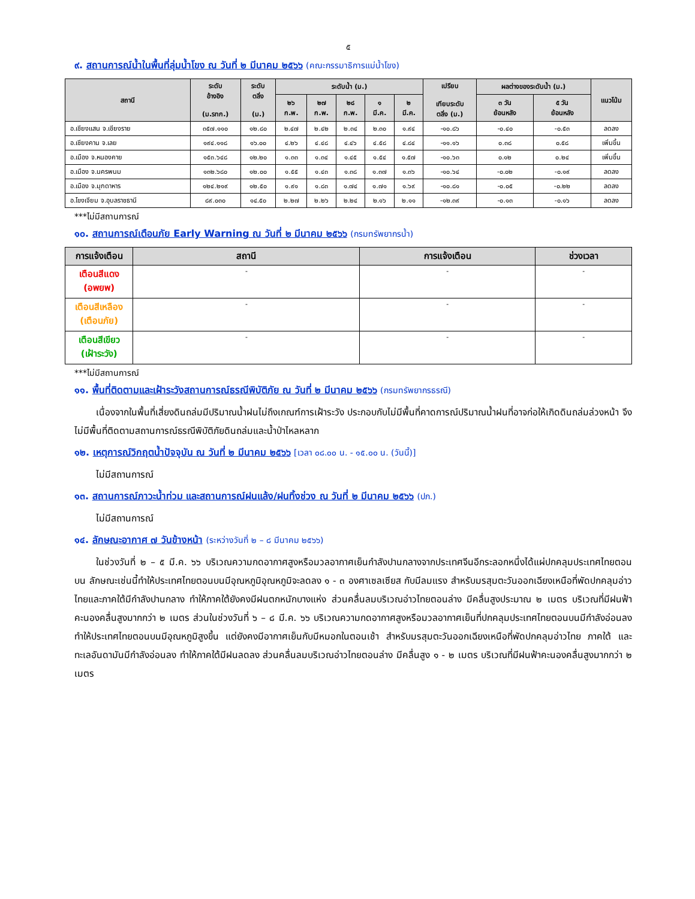๕
๙. สถานการณ์น้ำในพื้นที่ลุ่มน้ำโขง ณ วันที่ ๒ มีนาคม ๒๕๖๖ (คณะกรรมาธิการแม่น้ำโขง)
| สถานี | ระดับ อ้างอิง (ม.รทก.) | ระดับ ตลิ่ง (ม.) | ระดับน้ำ (ม.) | | | | | เปรียบ เทียบระดับ ตลิ่ง (ม.) | ผลต่างของระดับน้ำ (ม.) | | แนวโน้ม |
| --- | --- | --- | --- | --- | --- | --- | --- | --- | --- | --- | --- |
| | | | ๒๖ ก.พ. | ๒๗ ก.พ. | ๒๘ ก.พ. | ๑ มี.ค. | ๒ มี.ค. | | ๓ วัน ย้อนหลัง | ๕ วัน ย้อนหลัง | |
| อ.เชียงแสน จ.เชียงราย | ๓๕๗.๑๑๐ | ๑๒.๘๐ | ๒.๔๗ | ๒.๔๒ | ๒.๓๔ | ๒.๓๐ | ๑.๙๔ | -๑๐.๘๖ | -๐.๔๐ | -๐.๕๓ | ลดลง |
| อ.เชียงคาน จ.เลย | ๑๙๔.๑๑๘ | ๑๖.๐๐ | ๔.๒๖ | ๔.๔๘ | ๔.๔๖ | ๔.๕๘ | ๔.๘๔ | -๑๑.๑๖ | ๐.๓๘ | ๐.๕๘ | เพิ่มขึ้น |
| อ.เมือง จ.หนองคาย | ๑๕๓.๖๔๘ | ๑๒.๒๐ | ๑.๓๓ | ๑.๓๔ | ๑.๔๕ | ๑.๕๔ | ๑.๕๗ | -๑๐.๖๓ | ๐.๑๒ | ๐.๒๔ | เพิ่มขึ้น |
| อ.เมือง จ.นครพนม | ๑๓๒.๖๘๐ | ๑๒.๐๐ | ๑.๕๕ | ๑.๔๓ | ๑.๓๘ | ๑.๓๗ | ๑.๓๖ | -๑๐.๖๔ | -๐.๐๒ | -๐.๑๙ | ลดลง |
| อ.เมือง จ.มุกดาหาร | ๑๒๔.๒๑๙ | ๑๒.๕๐ | ๑.๙๑ | ๑.๘๓ | ๑.๗๔ | ๑.๗๑ | ๑.๖๙ | -๑๐.๘๑ | -๐.๐๕ | -๐.๒๒ | ลดลง |
| อ.โขงเจียม จ.อุบลราชธานี | ๘๙.๐๓๐ | ๑๔.๕๐ | ๒.๒๗ | ๒.๒๖ | ๒.๒๔ | ๒.๑๖ | ๒.๑๑ | -๑๒.๓๙ | -๐.๑๓ | -๐.๑๖ | ลดลง |
***ไม่มีสถานการณ์
๑๐. สถานการณ์เตือนภัย Early Warning ณ วันที่ ๒ มีนาคม ๒๕๖๖ (กรมทรัพยากรน้ำ)
| การแจ้งเตือน | สถานี | การแจ้งเตือน | ช่วงเวลา |
| --- | --- | --- | --- |
| เตือนสีแดง (อพยพ) | - | - | - |
| เตือนสีเหลือง (เตือนภัย) | - | - | - |
| เตือนสีเขียว (เฝ้าระวัง) | - | - | - |
***ไม่มีสถานการณ์
๑๑. พื้นที่ติดตามและเฝ้าระวังสถานการณ์ธรณีพิบัติภัย ณ วันที่ ๒ มีนาคม ๒๕๖๖ (กรมทรัพยากรธรณี)
เนื่องจากในพื้นที่เสี่ยงดินถล่มมีปริมาณน้ำฝนไม่ถึงเกณฑ์การเฝ้าระวัง ประกอบกับไม่มีพื้นที่คาดการณ์ปริมาณน้ำฝนที่อาจก่อให้เกิดดินถล่มล่วงหน้า จึงไม่มีพื้นที่ติดตามสถานการณ์ธรณีพิบัติภัยดินถล่มและน้ำป่าไหลหลาก
๑๒. เหตุการณ์วิกฤตน้ำปัจจุบัน ณ วันที่ ๒ มีนาคม ๒๕๖๖ [เวลา ๐๘.๐๐ น. - ๑๕.๐๐ น. (วันนี้)]
ไม่มีสถานการณ์
๑๓. สถานการณ์ภาวะน้ำท่วม และสถานการณ์ฝนแล้ง/ฝนทิ้งช่วง ณ วันที่ ๒ มีนาคม ๒๕๖๖ (ปภ.)
ไม่มีสถานการณ์
๑๔. ลักษณะอากาศ ๗ วันข้างหน้า (ระหว่างวันที่ ๒ – ๘ มีนาคม ๒๕๖๖)
ในช่วงวันที่ ๒ – ๕ มี.ค. ๖๖ บริเวณความกดอากาศสูงหรือมวลอากาศเย็นกำลังปานกลางจากประเทศจีนอีกระลอกหนึ่งได้แผ่ปกคลุมประเทศไทยตอนบน ลักษณะเช่นนี้ทำให้ประเทศไทยตอนบนมีอุณหภูมิอุณหภูมิจะลดลง ๑ - ๓ องศาเซลเซียส กับมีลมแรง สำหรับมรสุมตะวันออกเฉียงเหนือที่พัดปกคลุมอ่าวไทยและภาคใต้มีกำลังปานกลาง ทำให้ภาคใต้ยังคงมีฝนตกหนักบางแห่ง ส่วนคลื่นลมบริเวณอ่าวไทยตอนล่าง มีคลื่นสูงประมาณ ๒ เมตร บริเวณที่มีฝนฟ้าคะนองคลื่นสูงมากกว่า ๒ เมตร ส่วนในช่วงวันที่ ๖ – ๘ มี.ค. ๖๖ บริเวณความกดอากาศสูงหรือมวลอากาศเย็นที่ปกคลุมประเทศไทยตอนบนมีกำลังอ่อนลง ทำให้ประเทศไทยตอนบนมีอุณหภูมิสูงขึ้น แต่ยังคงมีอากาศเย็นกับมีหมอกในตอนเช้า สำหรับมรสุมตะวันออกเฉียงเหนือที่พัดปกคลุมอ่าวไทย ภาคใต้ และทะเลอันดามันมีกำลังอ่อนลง ทำให้ภาคใต้มีฝนลดลง ส่วนคลื่นลมบริเวณอ่าวไทยตอนล่าง มีคลื่นสูง ๑ - ๒ เมตร บริเวณที่มีฝนฟ้าคะนองคลื่นสูงมากกว่า ๒ เมตร